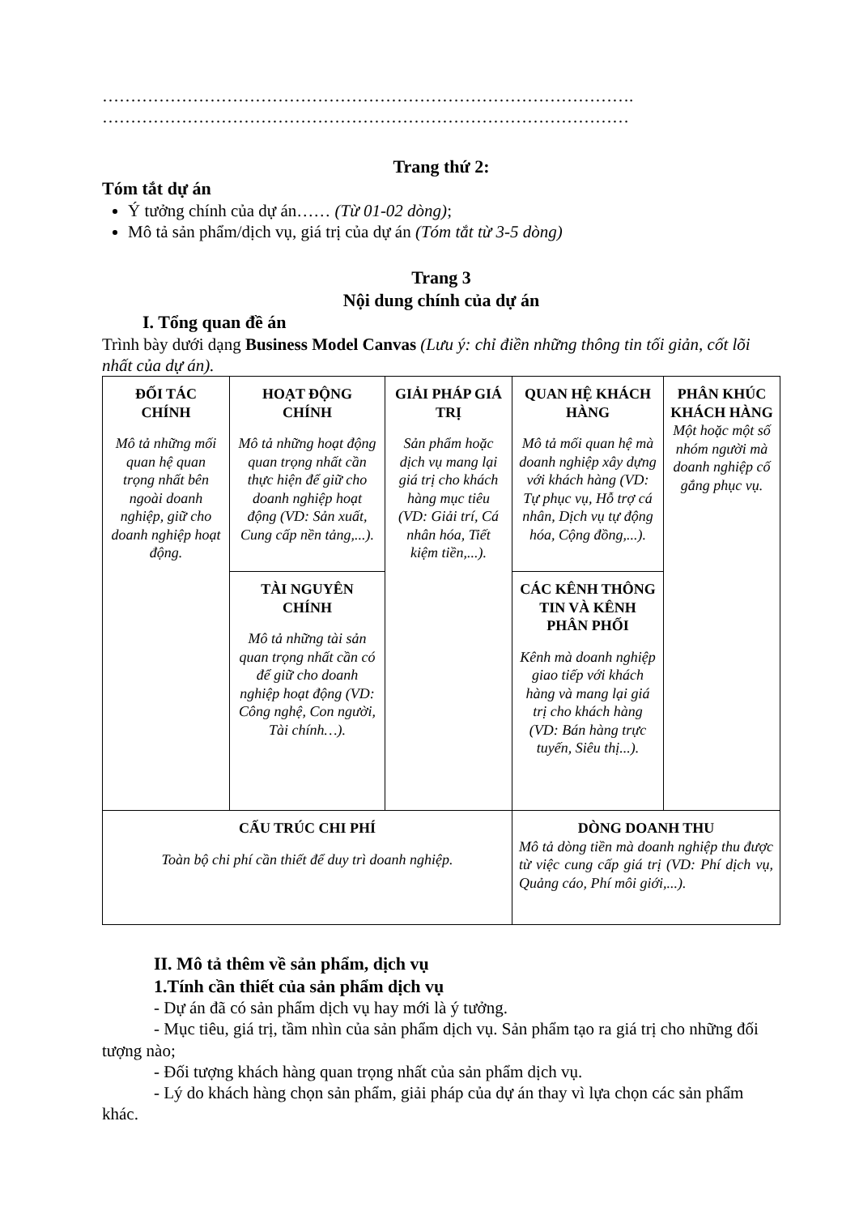………………………………………………………………………………….
…………………………………………………………………………………
Trang thứ 2:
Tóm tắt dự án
Ý tưởng chính của dự án…… (Từ 01-02 dòng);
Mô tả sản phẩm/dịch vụ, giá trị của dự án (Tóm tắt từ 3-5 dòng)
Trang 3
Nội dung chính của dự án
I. Tổng quan đề án
Trình bày dưới dạng Business Model Canvas (Lưu ý: chỉ điền những thông tin tối giản, cốt lõi nhất của dự án).
| ĐỐI TÁC CHÍNH Mô tả những mối quan hệ quan trọng nhất bên ngoài doanh nghiệp, giữ cho doanh nghiệp hoạt động. | HOẠT ĐỘNG CHÍNH Mô tả những hoạt động quan trọng nhất cần thực hiện để giữ cho doanh nghiệp hoạt động (VD: Sản xuất, Cung cấp nền tảng,...). | GIẢI PHÁP GIÁ TRỊ Sản phẩm hoặc dịch vụ mang lại giá trị cho khách hàng mục tiêu (VD: Giải trí, Cá nhân hóa, Tiết kiệm tiền,...). | QUAN HỆ KHÁCH HÀNG Mô tả mối quan hệ mà doanh nghiệp xây dựng với khách hàng (VD: Tự phục vụ, Hỗ trợ cá nhân, Dịch vụ tự động hóa, Cộng đồng,...). | PHÂN KHÚC KHÁCH HÀNG Một hoặc một số nhóm người mà doanh nghiệp cố gắng phục vụ. |
| | TÀI NGUYÊN CHÍNH Mô tả những tài sản quan trọng nhất cần có để giữ cho doanh nghiệp hoạt động (VD: Công nghệ, Con người, Tài chính…). | | CÁC KÊNH THÔNG TIN VÀ KÊNH PHÂN PHỐI Kênh mà doanh nghiệp giao tiếp với khách hàng và mang lại giá trị cho khách hàng (VD: Bán hàng trực tuyến, Siêu thị...). | |
| CẤU TRÚC CHI PHÍ Toàn bộ chi phí cần thiết để duy trì doanh nghiệp. | | | DÒNG DOANH THU Mô tả dòng tiền mà doanh nghiệp thu được từ việc cung cấp giá trị (VD: Phí dịch vụ, Quảng cáo, Phí môi giới,...). | |
II. Mô tả thêm về sản phẩm, dịch vụ
1.Tính cần thiết của sản phẩm dịch vụ
- Dự án đã có sản phẩm dịch vụ hay mới là ý tưởng.
- Mục tiêu, giá trị, tầm nhìn của sản phẩm dịch vụ. Sản phẩm tạo ra giá trị cho những đối tượng nào;
- Đối tượng khách hàng quan trọng nhất của sản phẩm dịch vụ.
- Lý do khách hàng chọn sản phẩm, giải pháp của dự án thay vì lựa chọn các sản phẩm khác.